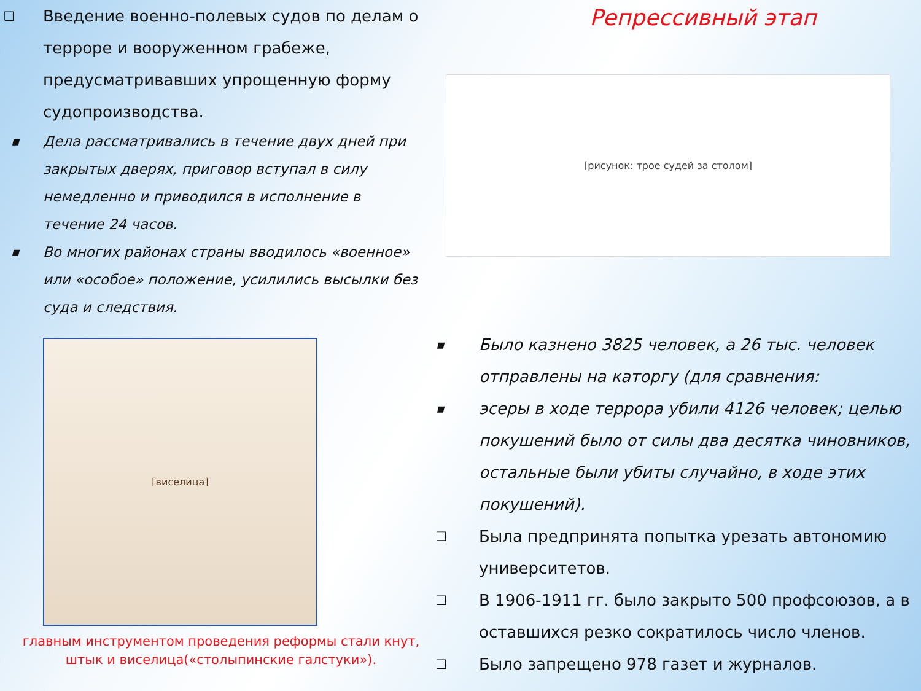❑ Введение военно-полевых судов по делам о терроре и вооруженном грабеже, предусматривавших упрощенную форму судопроизводства.
▪ Дела рассматривались в течение двух дней при закрытых дверях, приговор вступал в силу немедленно и приводился в исполнение в течение 24 часов.
▪ Во многих районах страны вводилось «военное» или «особое» положение, усилились высылки без суда и следствия.
Репрессивный этап
[рисунок: трое судей за столом]
[виселица]
главным инструментом проведения реформы стали кнут, штык и виселица(«столыпинские галстуки»).
▪ Было казнено 3825 человек, а 26 тыс. человек отправлены на каторгу (для сравнения:
▪ эсеры в ходе террора убили 4126 человек; целью покушений было от силы два десятка чиновников, остальные были убиты случайно, в ходе этих покушений).
❑ Была предпринята попытка урезать автономию университетов.
❑ В 1906-1911 гг. было закрыто 500 профсоюзов, а в оставшихся резко сократилось число членов.
❑ Было запрещено 978 газет и журналов.